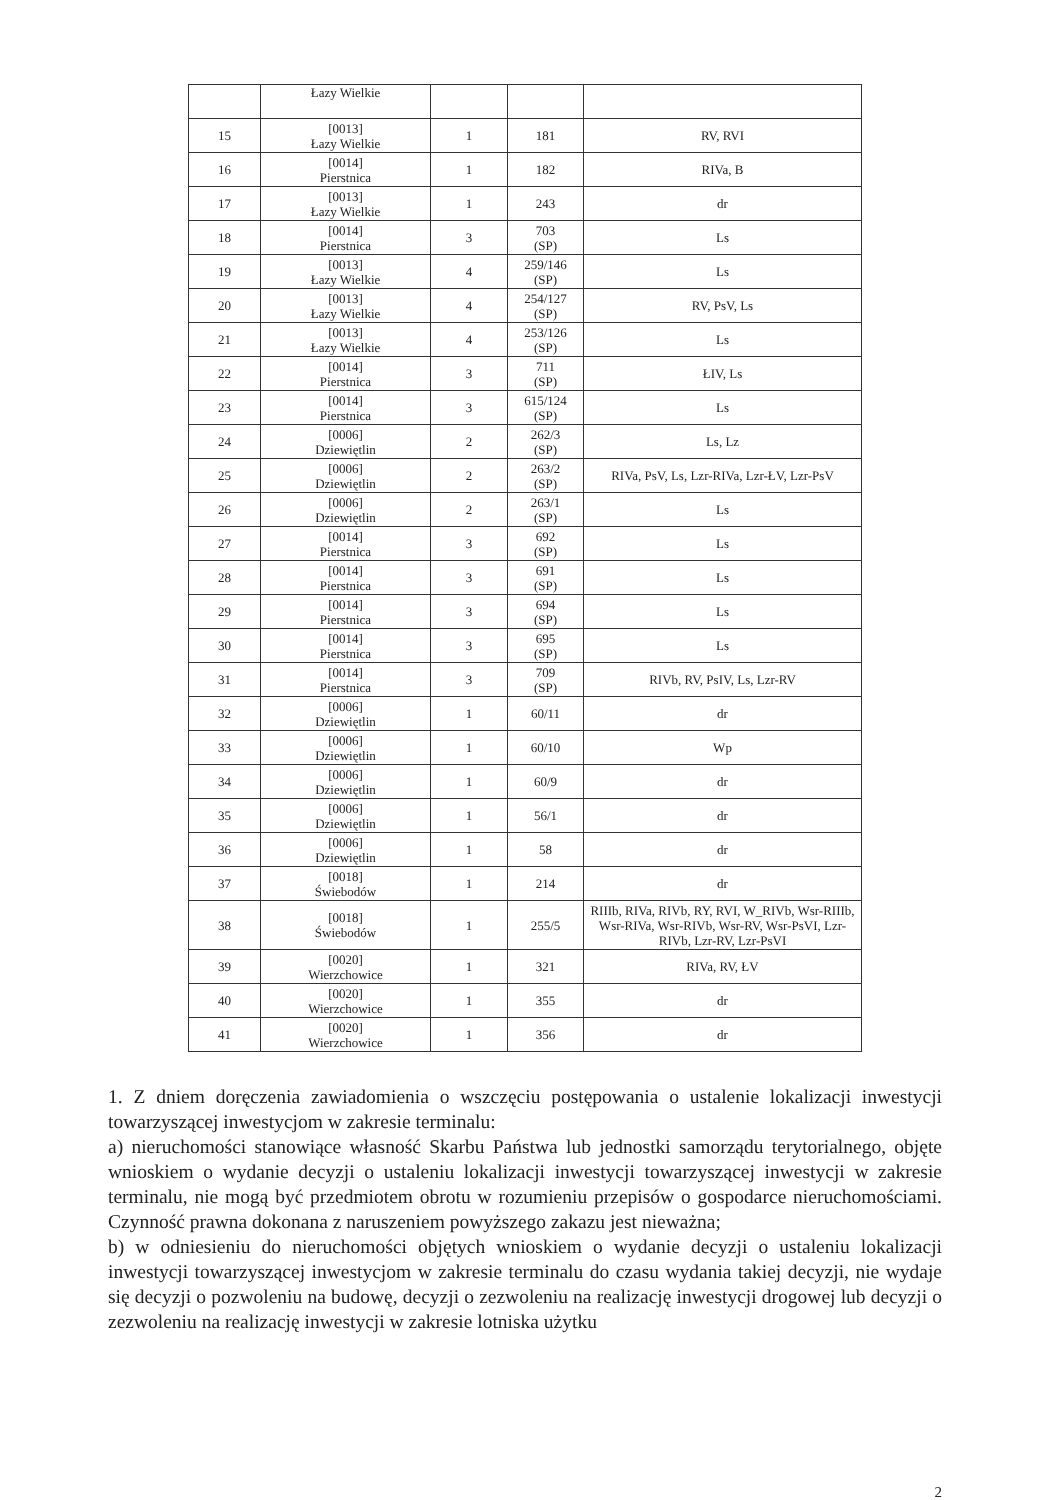| | Łazy Wielkie | | | |
| 15 | [0013] Łazy Wielkie | 1 | 181 | RV, RVI |
| 16 | [0014] Pierstnica | 1 | 182 | RIVa, B |
| 17 | [0013] Łazy Wielkie | 1 | 243 | dr |
| 18 | [0014] Pierstnica | 3 | 703 (SP) | Ls |
| 19 | [0013] Łazy Wielkie | 4 | 259/146 (SP) | Ls |
| 20 | [0013] Łazy Wielkie | 4 | 254/127 (SP) | RV, PsV, Ls |
| 21 | [0013] Łazy Wielkie | 4 | 253/126 (SP) | Ls |
| 22 | [0014] Pierstnica | 3 | 711 (SP) | ŁIV, Ls |
| 23 | [0014] Pierstnica | 3 | 615/124 (SP) | Ls |
| 24 | [0006] Dziewiętlin | 2 | 262/3 (SP) | Ls, Lz |
| 25 | [0006] Dziewiętlin | 2 | 263/2 (SP) | RIVa, PsV, Ls, Lzr-RIVa, Lzr-ŁV, Lzr-PsV |
| 26 | [0006] Dziewiętlin | 2 | 263/1 (SP) | Ls |
| 27 | [0014] Pierstnica | 3 | 692 (SP) | Ls |
| 28 | [0014] Pierstnica | 3 | 691 (SP) | Ls |
| 29 | [0014] Pierstnica | 3 | 694 (SP) | Ls |
| 30 | [0014] Pierstnica | 3 | 695 (SP) | Ls |
| 31 | [0014] Pierstnica | 3 | 709 (SP) | RIVb, RV, PsIV, Ls, Lzr-RV |
| 32 | [0006] Dziewiętlin | 1 | 60/11 | dr |
| 33 | [0006] Dziewiętlin | 1 | 60/10 | Wp |
| 34 | [0006] Dziewiętlin | 1 | 60/9 | dr |
| 35 | [0006] Dziewiętlin | 1 | 56/1 | dr |
| 36 | [0006] Dziewiętlin | 1 | 58 | dr |
| 37 | [0018] Świebodów | 1 | 214 | dr |
| 38 | [0018] Świebodów | 1 | 255/5 | RIIIb, RIVa, RIVb, RY, RVI, W_RIVb, Wsr-RIIIb, Wsr-RIVa, Wsr-RIVb, Wsr-RV, Wsr-PsVI, Lzr-RIVb, Lzr-RV, Lzr-PsVI |
| 39 | [0020] Wierzchowice | 1 | 321 | RIVa, RV, ŁV |
| 40 | [0020] Wierzchowice | 1 | 355 | dr |
| 41 | [0020] Wierzchowice | 1 | 356 | dr |
1. Z dniem doręczenia zawiadomienia o wszczęciu postępowania o ustalenie lokalizacji inwestycji towarzyszącej inwestycjom w zakresie terminalu:
a) nieruchomości stanowiące własność Skarbu Państwa lub jednostki samorządu terytorialnego, objęte wnioskiem o wydanie decyzji o ustaleniu lokalizacji inwestycji towarzyszącej inwestycji w zakresie terminalu, nie mogą być przedmiotem obrotu w rozumieniu przepisów o gospodarce nieruchomościami. Czynność prawna dokonana z naruszeniem powyższego zakazu jest nieważna;
b) w odniesieniu do nieruchomości objętych wnioskiem o wydanie decyzji o ustaleniu lokalizacji inwestycji towarzyszącej inwestycjom w zakresie terminalu do czasu wydania takiej decyzji, nie wydaje się decyzji o pozwoleniu na budowę, decyzji o zezwoleniu na realizację inwestycji drogowej lub decyzji o zezwoleniu na realizację inwestycji w zakresie lotniska użytku
2